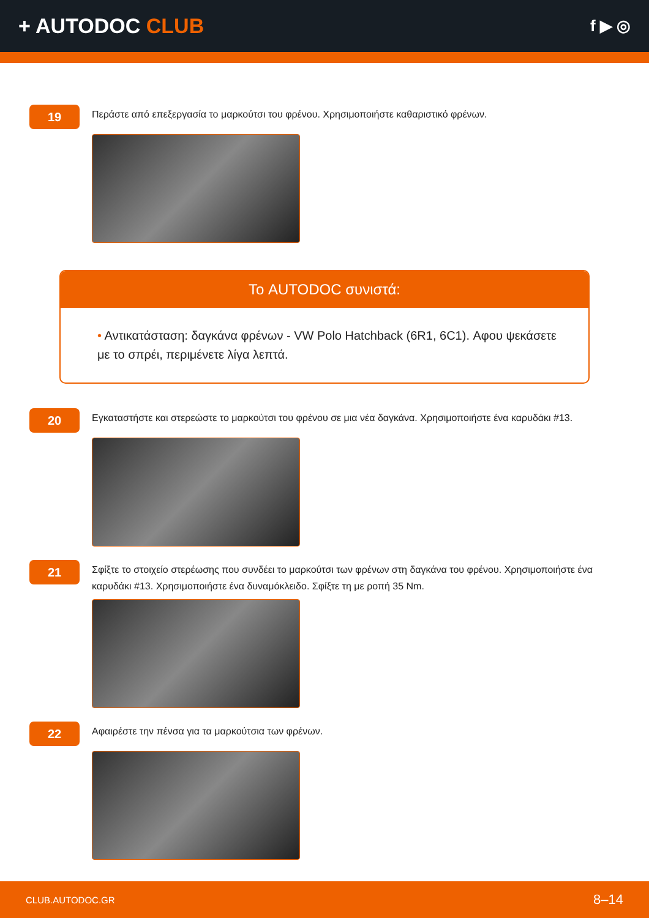+ AUTODOC CLUB
f ▶ ◎
19
Περάστε από επεξεργασία το μαρκούτσι του φρένου. Χρησιμοποιήστε καθαριστικό φρένων.
Το AUTODOC συνιστά:
• Αντικατάσταση: δαγκάνα φρένων - VW Polo Hatchback (6R1, 6C1). Αφου ψεκάσετε με το σπρέι, περιμένετε λίγα λεπτά.
20
Εγκαταστήστε και στερεώστε το μαρκούτσι του φρένου σε μια νέα δαγκάνα. Χρησιμοποιήστε ένα καρυδάκι #13.
21
Σφίξτε το στοιχείο στερέωσης που συνδέει το μαρκούτσι των φρένων στη δαγκάνα του φρένου. Χρησιμοποιήστε ένα καρυδάκι #13. Χρησιμοποιήστε ένα δυναμόκλειδο. Σφίξτε τη με ροπή 35 Nm.
22
Αφαιρέστε την πένσα για τα μαρκούτσια των φρένων.
CLUB.AUTODOC.GR 8–14